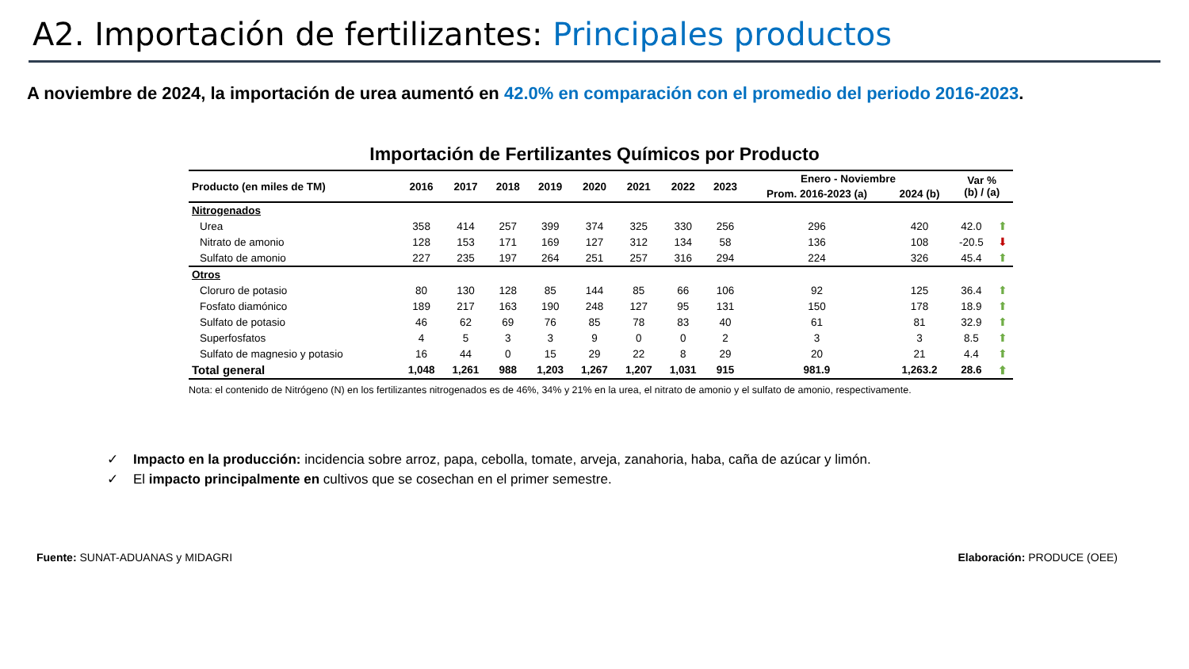A2. Importación de fertilizantes: Principales productos
A noviembre de 2024, la importación de urea aumentó en 42.0% en comparación con el promedio del periodo 2016-2023.
Importación de Fertilizantes Químicos por Producto
| Producto (en miles de TM) | 2016 | 2017 | 2018 | 2019 | 2020 | 2021 | 2022 | 2023 | Enero - Noviembre | | Var % (b) / (a) | |
| --- | --- | --- | --- | --- | --- | --- | --- | --- | --- | --- | --- | --- |
| | | | | | | | | | Prom. 2016-2023 (a) | 2024 (b) | | |
| Nitrogenados | | | | | | | | | | | | |
| Urea | 358 | 414 | 257 | 399 | 374 | 325 | 330 | 256 | 296 | 420 | 42.0 | ⬆ |
| Nitrato de amonio | 128 | 153 | 171 | 169 | 127 | 312 | 134 | 58 | 136 | 108 | -20.5 | ⬇ |
| Sulfato de amonio | 227 | 235 | 197 | 264 | 251 | 257 | 316 | 294 | 224 | 326 | 45.4 | ⬆ |
| Otros | | | | | | | | | | | | |
| Cloruro de potasio | 80 | 130 | 128 | 85 | 144 | 85 | 66 | 106 | 92 | 125 | 36.4 | ⬆ |
| Fosfato diamónico | 189 | 217 | 163 | 190 | 248 | 127 | 95 | 131 | 150 | 178 | 18.9 | ⬆ |
| Sulfato de potasio | 46 | 62 | 69 | 76 | 85 | 78 | 83 | 40 | 61 | 81 | 32.9 | ⬆ |
| Superfosfatos | 4 | 5 | 3 | 3 | 9 | 0 | 0 | 2 | 3 | 3 | 8.5 | ⬆ |
| Sulfato de magnesio y potasio | 16 | 44 | 0 | 15 | 29 | 22 | 8 | 29 | 20 | 21 | 4.4 | ⬆ |
| Total general | 1,048 | 1,261 | 988 | 1,203 | 1,267 | 1,207 | 1,031 | 915 | 981.9 | 1,263.2 | 28.6 | ⬆ |
Nota: el contenido de Nitrógeno (N) en los fertilizantes nitrogenados es de 46%, 34% y 21% en la urea, el nitrato de amonio y el sulfato de amonio, respectivamente.
✓ Impacto en la producción: incidencia sobre arroz, papa, cebolla, tomate, arveja, zanahoria, haba, caña de azúcar y limón.
✓ El impacto principalmente en cultivos que se cosechan en el primer semestre.
Fuente: SUNAT-ADUANAS y MIDAGRI Elaboración: PRODUCE (OEE)